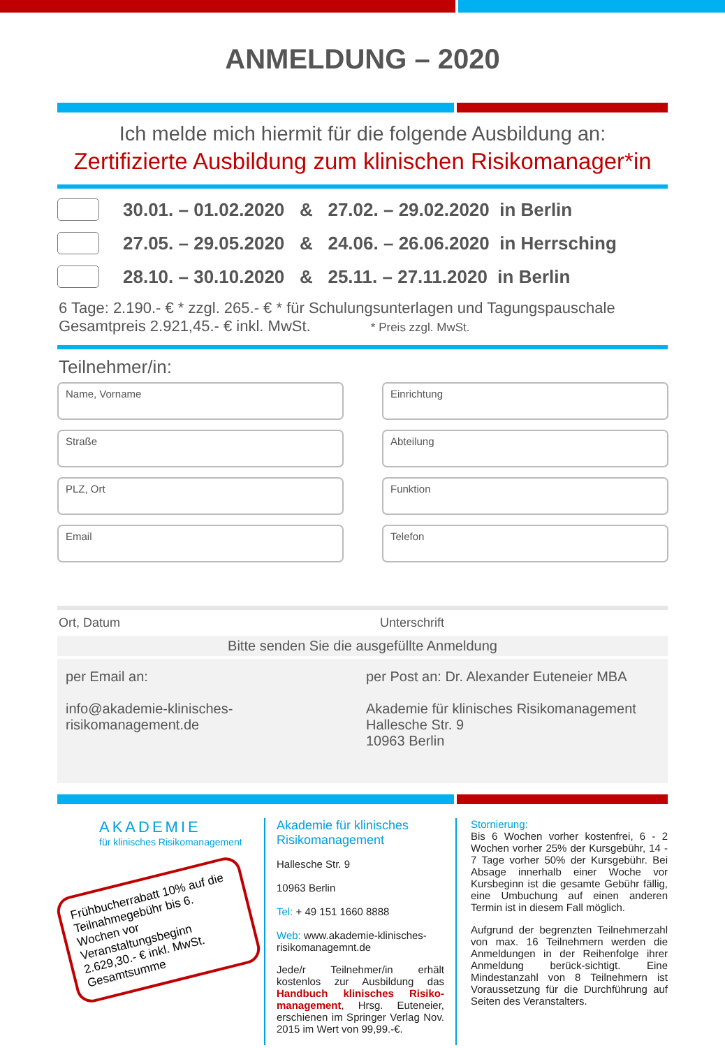ANMELDUNG – 2020
Ich melde mich hiermit für die folgende Ausbildung an:
Zertifizierte Ausbildung zum klinischen Risikomanager*in
30.01. – 01.02.2020 & 27.02. – 29.02.2020 in Berlin
27.05. – 29.05.2020 & 24.06. – 26.06.2020 in Herrsching
28.10. – 30.10.2020 & 25.11. – 27.11.2020 in Berlin
6 Tage: 2.190.- € * zzgl. 265.- € * für Schulungsunterlagen und Tagungspauschale
Gesamtpreis 2.921,45.- € inkl. MwSt. * Preis zzgl. MwSt.
Teilnehmer/in:
Name, Vorname
Einrichtung
Straße
Abteilung
PLZ, Ort
Funktion
Email
Telefon
Ort, Datum Unterschrift
Bitte senden Sie die ausgefüllte Anmeldung
per Email an:
info@akademie-klinisches-
risikomanagement.de
per Post an: Dr. Alexander Euteneier MBA
Akademie für klinisches Risikomanagement
Hallesche Str. 9
10963 Berlin
AKADEMIE
für klinisches Risikomanagement
Frühbucherrabatt 10% auf die Teilnahmegebühr bis 6. Wochen vor Veranstaltungsbeginn 2.629,30.- € inkl. MwSt. Gesamtsumme
Akademie für klinisches Risikomanagement
Hallesche Str. 9
10963 Berlin
Tel: + 49 151 1660 8888
Web: www.akademie-klinisches-risikomanagemnt.de
Jede/r Teilnehmer/in erhält kostenlos zur Ausbildung das Handbuch klinisches Risiko-management, Hrsg. Euteneier, erschienen im Springer Verlag Nov. 2015 im Wert von 99,99.-€.
Stornierung:
Bis 6 Wochen vorher kostenfrei, 6 - 2 Wochen vorher 25% der Kursgebühr, 14 - 7 Tage vorher 50% der Kursgebühr. Bei Absage innerhalb einer Woche vor Kursbeginn ist die gesamte Gebühr fällig, eine Umbuchung auf einen anderen Termin ist in diesem Fall möglich.
Aufgrund der begrenzten Teilnehmerzahl von max. 16 Teilnehmern werden die Anmeldungen in der Reihenfolge ihrer Anmeldung berück-sichtigt. Eine Mindestanzahl von 8 Teilnehmern ist Voraussetzung für die Durchführung auf Seiten des Veranstalters.